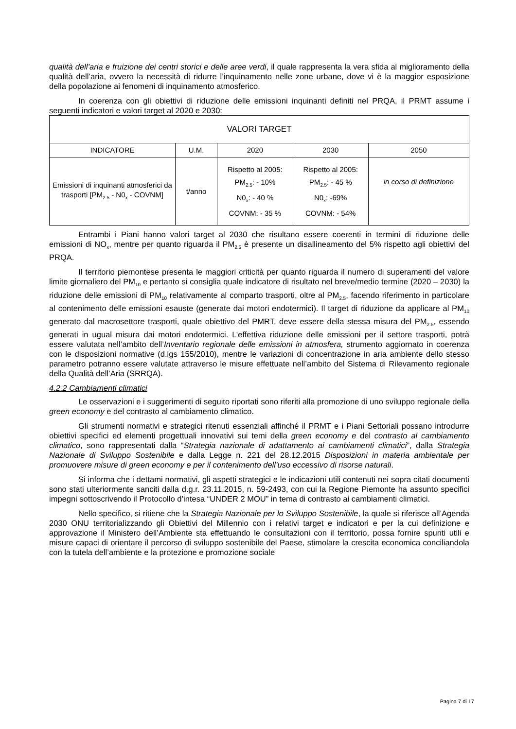qualità dell’aria e fruizione dei centri storici e delle aree verdi, il quale rappresenta la vera sfida al miglioramento della qualità dell’aria, ovvero la necessità di ridurre l’inquinamento nelle zone urbane, dove vi è la maggior esposizione della popolazione ai fenomeni di inquinamento atmosferico.
In coerenza con gli obiettivi di riduzione delle emissioni inquinanti definiti nel PRQA, il PRMT assume i seguenti indicatori e valori target al 2020 e 2030:
| VALORI TARGET | | | | |
| --- | --- | --- | --- | --- |
| INDICATORE | U.M. | 2020 | 2030 | 2050 |
| Emissioni di inquinanti atmosferici da trasporti [PM<sub>2.5</sub> - N0<sub>x</sub> - COVNM] | t/anno | Rispetto al 2005: PM<sub>2.5</sub>: - 10% N0<sub>x</sub>: - 40 % COVNM: - 35 % | Rispetto al 2005: PM<sub>2.5</sub>: - 45 % N0<sub>x</sub>: -69% COVNM: - 54% | in corso di definizione |
Entrambi i Piani hanno valori target al 2030 che risultano essere coerenti in termini di riduzione delle emissioni di NO<sub>x</sub>, mentre per quanto riguarda il PM<sub>2.5</sub> è presente un disallineamento del 5% rispetto agli obiettivi del PRQA.
Il territorio piemontese presenta le maggiori criticità per quanto riguarda il numero di superamenti del valore limite giornaliero del PM<sub>10</sub> e pertanto si consiglia quale indicatore di risultato nel breve/medio termine (2020 – 2030) la riduzione delle emissioni di PM<sub>10</sub> relativamente al comparto trasporti, oltre al PM<sub>2.5</sub>, facendo riferimento in particolare al contenimento delle emissioni esauste (generate dai motori endotermici). Il target di riduzione da applicare al PM<sub>10</sub> generato dal macrosettore trasporti, quale obiettivo del PMRT, deve essere della stessa misura del PM<sub>2.5</sub>, essendo generati in ugual misura dai motori endotermici. L’effettiva riduzione delle emissioni per il settore trasporti, potrà essere valutata nell’ambito dell’Inventario regionale delle emissioni in atmosfera, strumento aggiornato in coerenza con le disposizioni normative (d.lgs 155/2010), mentre le variazioni di concentrazione in aria ambiente dello stesso parametro potranno essere valutate attraverso le misure effettuate nell’ambito del Sistema di Rilevamento regionale della Qualità dell’Aria (SRRQA).
4.2.2 Cambiamenti climatici
Le osservazioni e i suggerimenti di seguito riportati sono riferiti alla promozione di uno sviluppo regionale della green economy e del contrasto al cambiamento climatico.
Gli strumenti normativi e strategici ritenuti essenziali affinché il PRMT e i Piani Settoriali possano introdurre obiettivi specifici ed elementi progettuali innovativi sui temi della green economy e del contrasto al cambiamento climatico, sono rappresentati dalla “Strategia nazionale di adattamento ai cambiamenti climatici”, dalla Strategia Nazionale di Sviluppo Sostenibile e dalla Legge n. 221 del 28.12.2015 Disposizioni in materia ambientale per promuovere misure di green economy e per il contenimento dell’uso eccessivo di risorse naturali.
Si informa che i dettami normativi, gli aspetti strategici e le indicazioni utili contenuti nei sopra citati documenti sono stati ulteriormente sanciti dalla d.g.r. 23.11.2015, n. 59-2493, con cui la Regione Piemonte ha assunto specifici impegni sottoscrivendo il Protocollo d’intesa “UNDER 2 MOU” in tema di contrasto ai cambiamenti climatici.
Nello specifico, si ritiene che la Strategia Nazionale per lo Sviluppo Sostenibile, la quale si riferisce all’Agenda 2030 ONU territorializzando gli Obiettivi del Millennio con i relativi target e indicatori e per la cui definizione e approvazione il Ministero dell’Ambiente sta effettuando le consultazioni con il territorio, possa fornire spunti utili e misure capaci di orientare il percorso di sviluppo sostenibile del Paese, stimolare la crescita economica conciliandola con la tutela dell’ambiente e la protezione e promozione sociale
Pagina 7 di 17